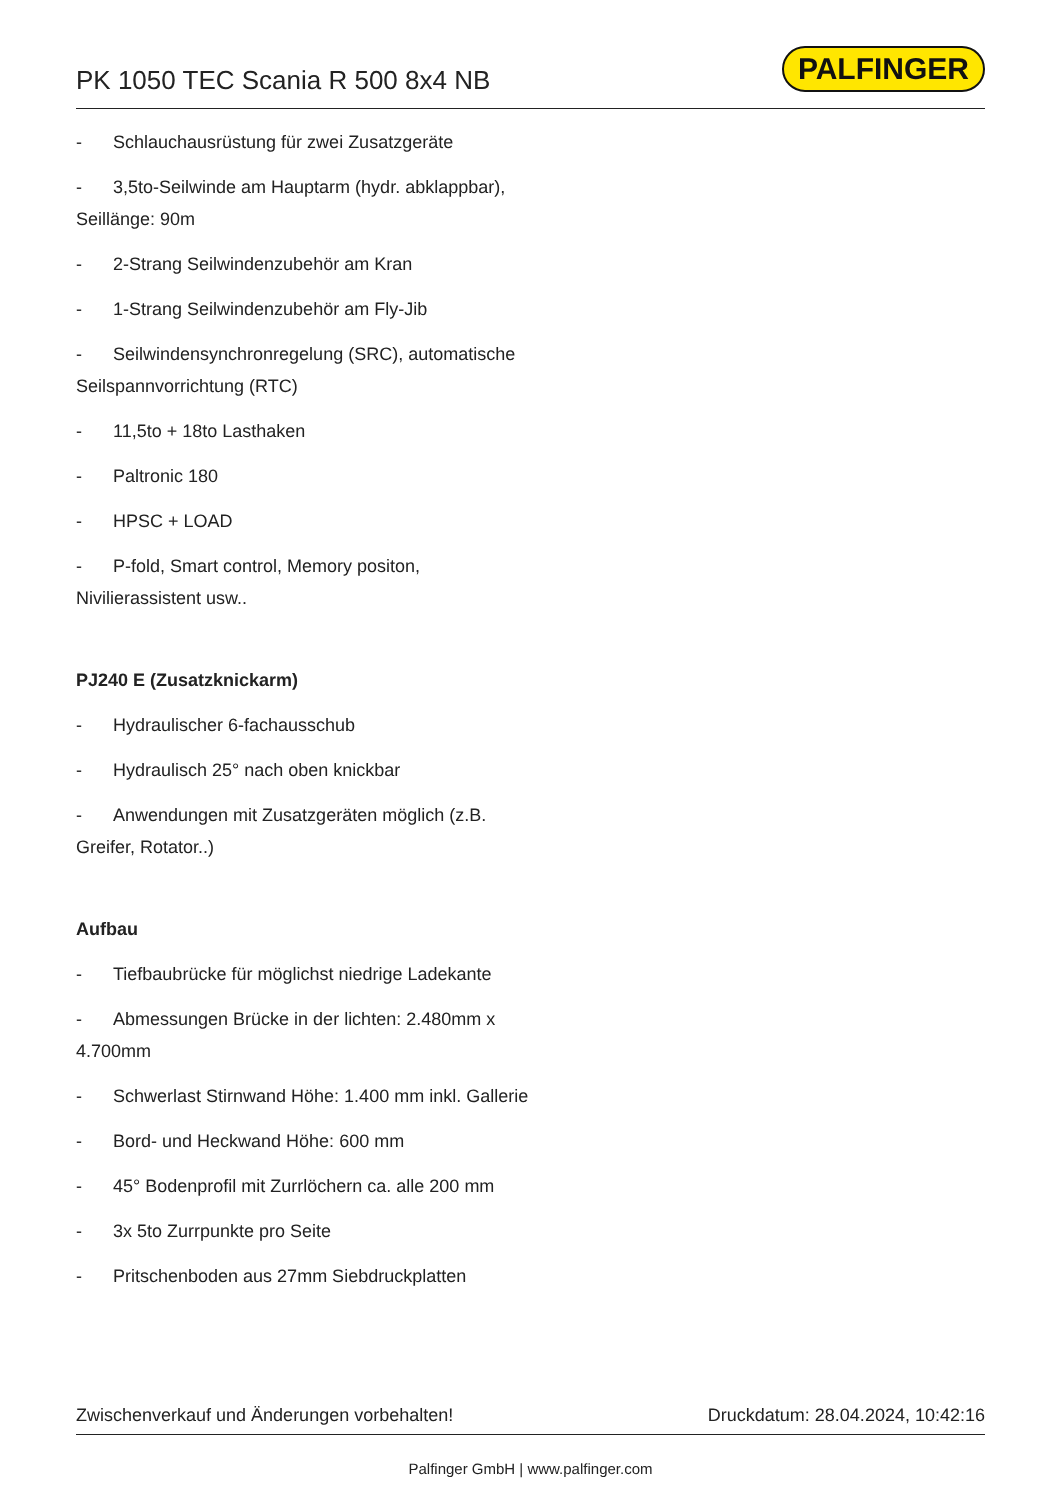PK 1050 TEC Scania R 500 8x4 NB
PALFINGER
- Schlauchausrüstung für zwei Zusatzgeräte
- 3,5to-Seilwinde am Hauptarm (hydr. abklappbar), Seillänge: 90m
- 2-Strang Seilwindenzubehör am Kran
- 1-Strang Seilwindenzubehör am Fly-Jib
- Seilwindensynchronregelung (SRC), automatische Seilspannvorrichtung (RTC)
- 11,5to + 18to Lasthaken
- Paltronic 180
- HPSC + LOAD
- P-fold, Smart control, Memory positon, Nivilierassistent usw..
PJ240 E (Zusatzknickarm)
- Hydraulischer 6-fachausschub
- Hydraulisch 25° nach oben knickbar
- Anwendungen mit Zusatzgeräten möglich (z.B. Greifer, Rotator..)
Aufbau
- Tiefbaubrücke für möglichst niedrige Ladekante
- Abmessungen Brücke in der lichten: 2.480mm x 4.700mm
- Schwerlast Stirnwand Höhe: 1.400 mm inkl. Gallerie
- Bord- und Heckwand Höhe: 600 mm
- 45° Bodenprofil mit Zurrlöchern ca. alle 200 mm
- 3x 5to Zurrpunkte pro Seite
- Pritschenboden aus 27mm Siebdruckplatten
Zwischenverkauf und Änderungen vorbehalten! Druckdatum: 28.04.2024, 10:42:16
Palfinger GmbH | www.palfinger.com